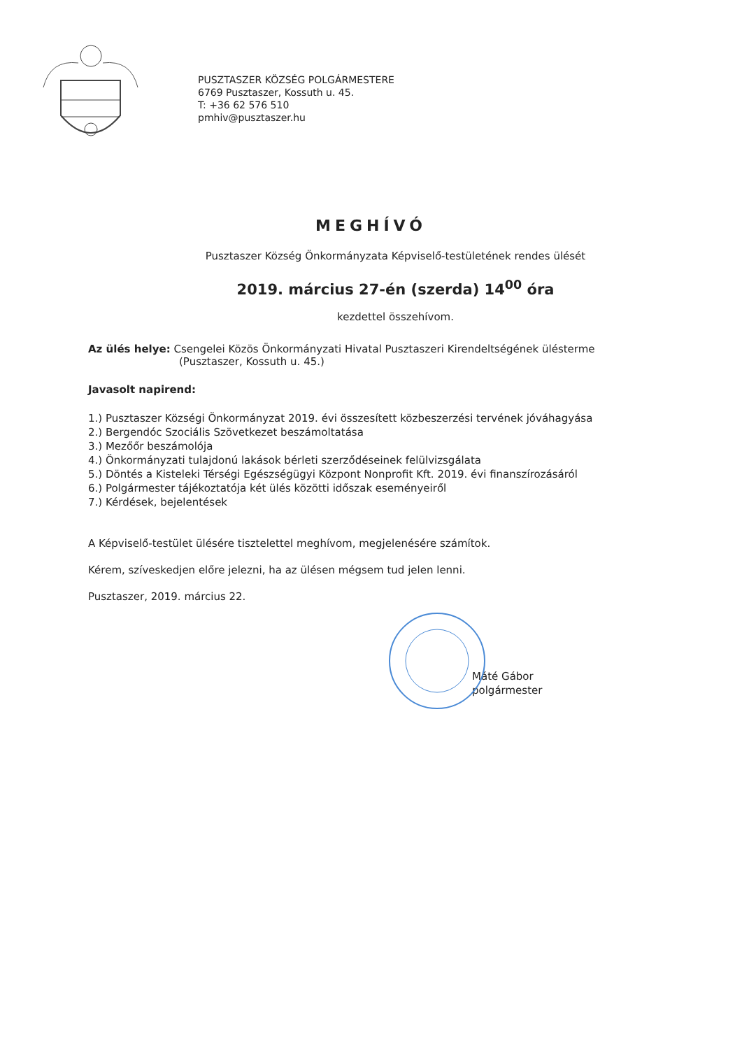PUSZTASZER KÖZSÉG POLGÁRMESTERE
6769 Pusztaszer, Kossuth u. 45.
T: +36 62 576 510
pmhiv@pusztaszer.hu
MEGHÍVÓ
Pusztaszer Község Önkormányzata Képviselő-testületének rendes ülését
2019. március 27-én (szerda) 14<sup>00</sup> óra
kezdettel összehívom.
Az ülés helye: Csengelei Közös Önkormányzati Hivatal Pusztaszeri Kirendeltségének ülésterme
(Pusztaszer, Kossuth u. 45.)
Javasolt napirend:
1.) Pusztaszer Községi Önkormányzat 2019. évi összesített közbeszerzési tervének jóváhagyása
2.) Bergendóc Szociális Szövetkezet beszámoltatása
3.) Mezőőr beszámolója
4.) Önkormányzati tulajdonú lakások bérleti szerződéseinek felülvizsgálata
5.) Döntés a Kisteleki Térségi Egészségügyi Központ Nonprofit Kft. 2019. évi finanszírozásáról
6.) Polgármester tájékoztatója két ülés közötti időszak eseményeiről
7.) Kérdések, bejelentések
A Képviselő-testület ülésére tisztelettel meghívom, megjelenésére számítok.
Kérem, szíveskedjen előre jelezni, ha az ülésen mégsem tud jelen lenni.
Pusztaszer, 2019. március 22.
Máté Gábor
polgármester